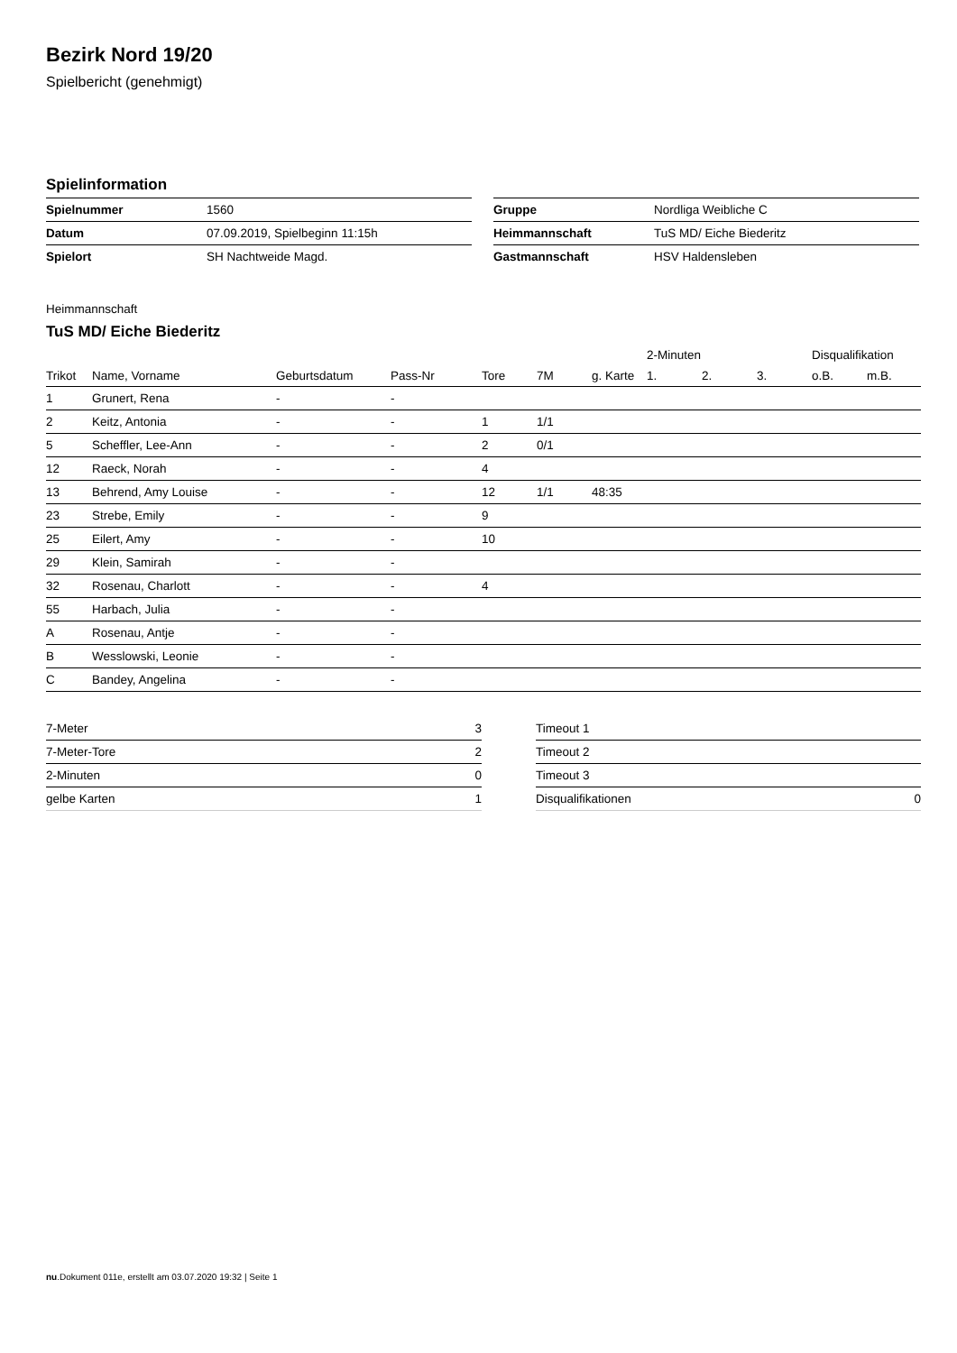Bezirk Nord 19/20
Spielbericht (genehmigt)
Spielinformation
| Spielnummer | 1560 |
| Datum | 07.09.2019, Spielbeginn 11:15h |
| Spielort | SH Nachtweide Magd. |
| Gruppe | Nordliga Weibliche C |
| Heimmannschaft | TuS MD/ Eiche Biederitz |
| Gastmannschaft | HSV Haldensleben |
Heimmannschaft
TuS MD/ Eiche Biederitz
| | | | | | | | 2-Minuten | | | Disqualifikation | |
| --- | --- | --- | --- | --- | --- | --- | --- | --- | --- | --- | --- |
| Trikot | Name, Vorname | Geburtsdatum | Pass-Nr | Tore | 7M | g. Karte | 1. | 2. | 3. | o.B. | m.B. |
| 1 | Grunert, Rena | - | - | | | | | | | | |
| 2 | Keitz, Antonia | - | - | 1 | 1/1 | | | | | | |
| 5 | Scheffler, Lee-Ann | - | - | 2 | 0/1 | | | | | | |
| 12 | Raeck, Norah | - | - | 4 | | | | | | | |
| 13 | Behrend, Amy Louise | - | - | 12 | 1/1 | 48:35 | | | | | |
| 23 | Strebe, Emily | - | - | 9 | | | | | | | |
| 25 | Eilert, Amy | - | - | 10 | | | | | | | |
| 29 | Klein, Samirah | - | - | | | | | | | | |
| 32 | Rosenau, Charlott | - | - | 4 | | | | | | | |
| 55 | Harbach, Julia | - | - | | | | | | | | |
| A | Rosenau, Antje | - | - | | | | | | | | |
| B | Wesslowski, Leonie | - | - | | | | | | | | |
| C | Bandey, Angelina | - | - | | | | | | | | |
| 7-Meter | 3 |
| 7-Meter-Tore | 2 |
| 2-Minuten | 0 |
| gelbe Karten | 1 |
| Timeout 1 | |
| Timeout 2 | |
| Timeout 3 | |
| Disqualifikationen | 0 |
nu.Dokument 011e, erstellt am 03.07.2020 19:32 | Seite 1